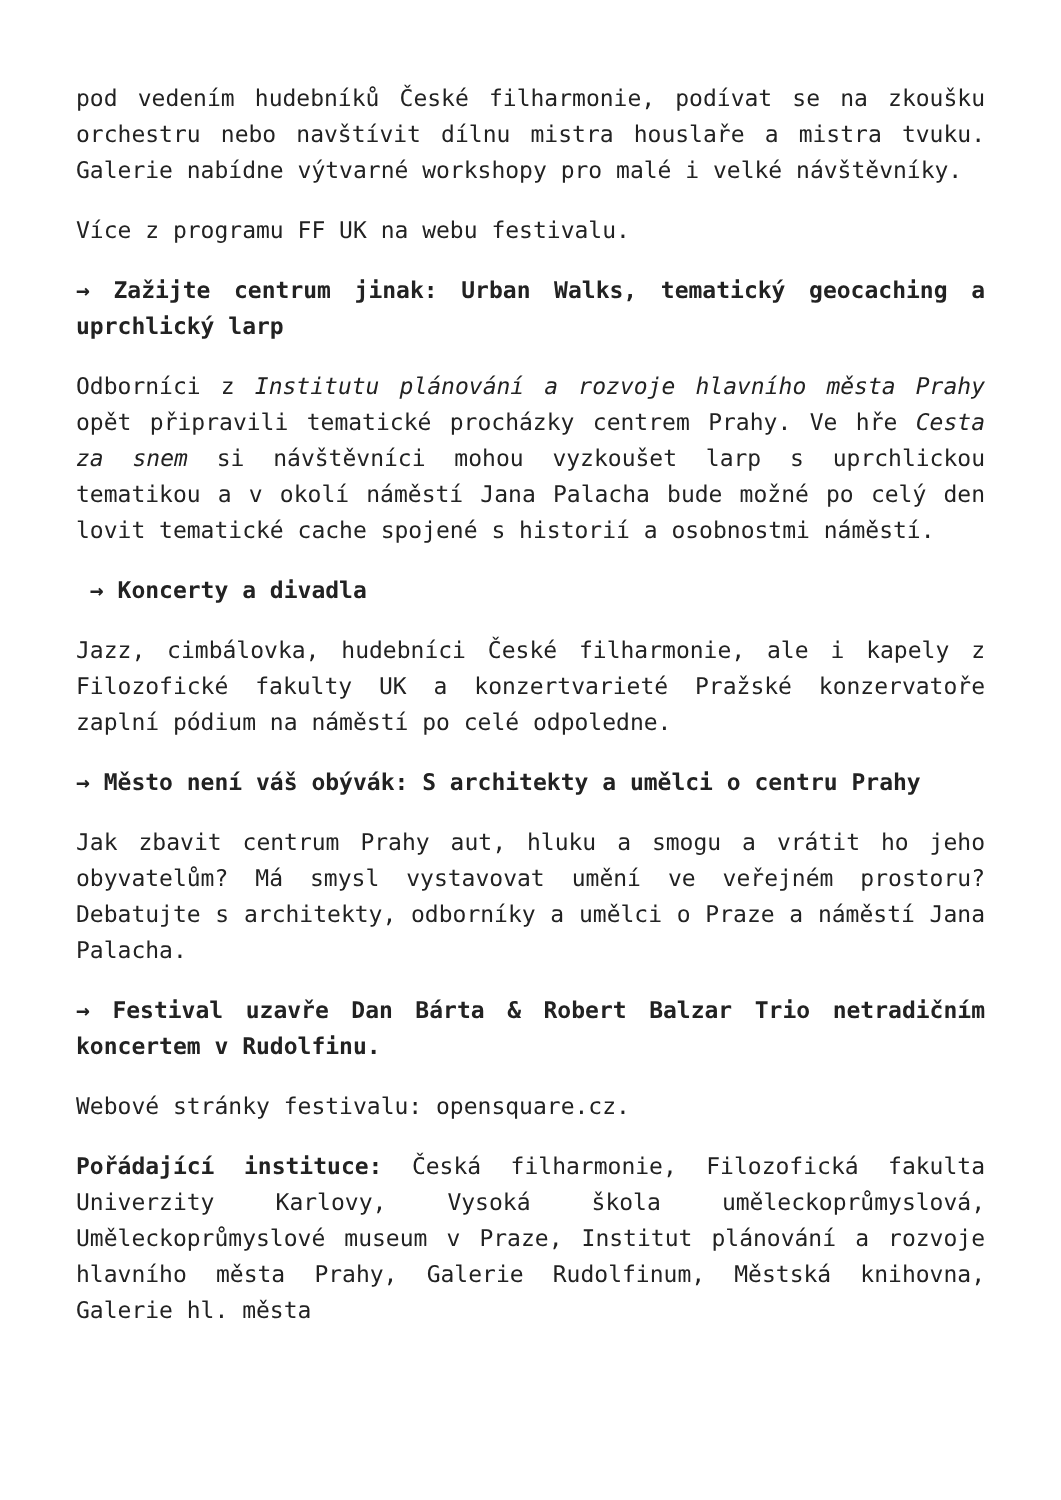pod vedením hudebníků České filharmonie, podívat se na zkoušku orchestru nebo navštívit dílnu mistra houslaře a mistra tvuku. Galerie nabídne výtvarné workshopy pro malé i velké návštěvníky.
Více z programu FF UK na webu festivalu.
→ Zažijte centrum jinak: Urban Walks, tematický geocaching a uprchlický larp
Odborníci z Institutu plánování a rozvoje hlavního města Prahy opět připravili tematické procházky centrem Prahy. Ve hře Cesta za snem si návštěvníci mohou vyzkoušet larp s uprchlickou tematikou a v okolí náměstí Jana Palacha bude možné po celý den lovit tematické cache spojené s historií a osobnostmi náměstí.
→ Koncerty a divadla
Jazz, cimbálovka, hudebníci České filharmonie, ale i kapely z Filozofické fakulty UK a konzertvarieté Pražské konzervatoře zaplní pódium na náměstí po celé odpoledne.
→ Město není váš obývák: S architekty a umělci o centru Prahy
Jak zbavit centrum Prahy aut, hluku a smogu a vrátit ho jeho obyvatelům? Má smysl vystavovat umění ve veřejném prostoru? Debatujte s architekty, odborníky a umělci o Praze a náměstí Jana Palacha.
→ Festival uzavře Dan Bárta & Robert Balzar Trio netradičním koncertem v Rudolfinu.
Webové stránky festivalu: opensquare.cz.
Pořádající instituce: Česká filharmonie, Filozofická fakulta Univerzity Karlovy, Vysoká škola uměleckoprůmyslová, Uměleckoprůmyslové museum v Praze, Institut plánování a rozvoje hlavního města Prahy, Galerie Rudolfinum, Městská knihovna, Galerie hl. města